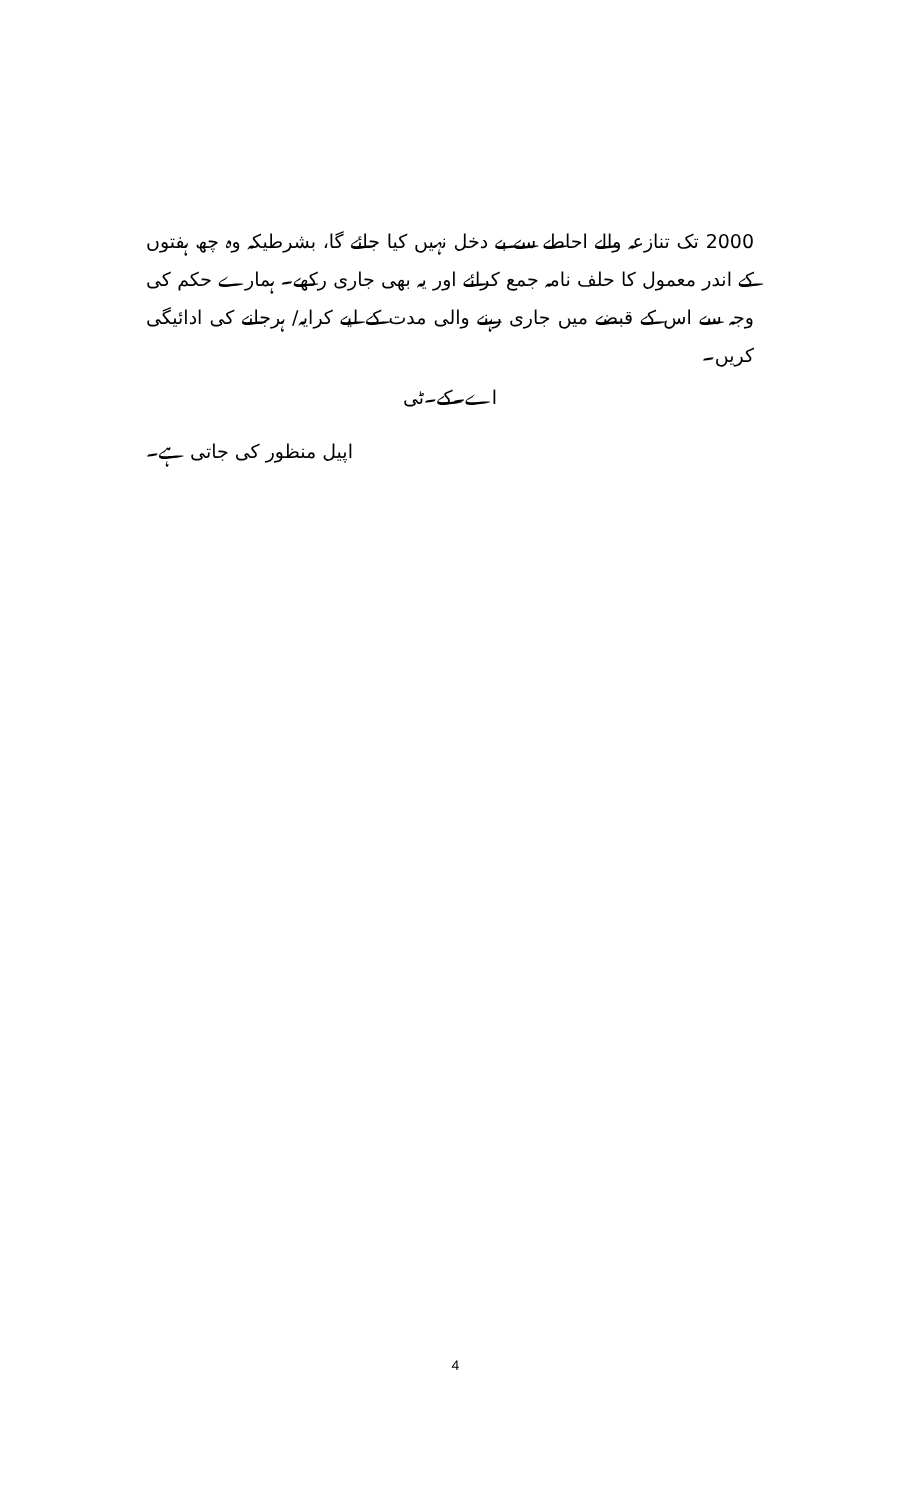2000 تک تنازعہ والے احاطے سے بے دخل نہیں کیا جائے گا، بشرطیکہ وہ چھ ہفتوں کے اندر معمول کا حلف نامہ جمع کرائے اور یہ بھی جاری رکھے۔ ہمارے حکم کی وجہ سے اس کے قبضے میں جاری رہنے والی مدت کے لیے کرایہ/ ہرجانے کی ادائیگی کریں۔
اے۔کے۔ٹی
اپیل منظور کی جاتی ہے۔
4